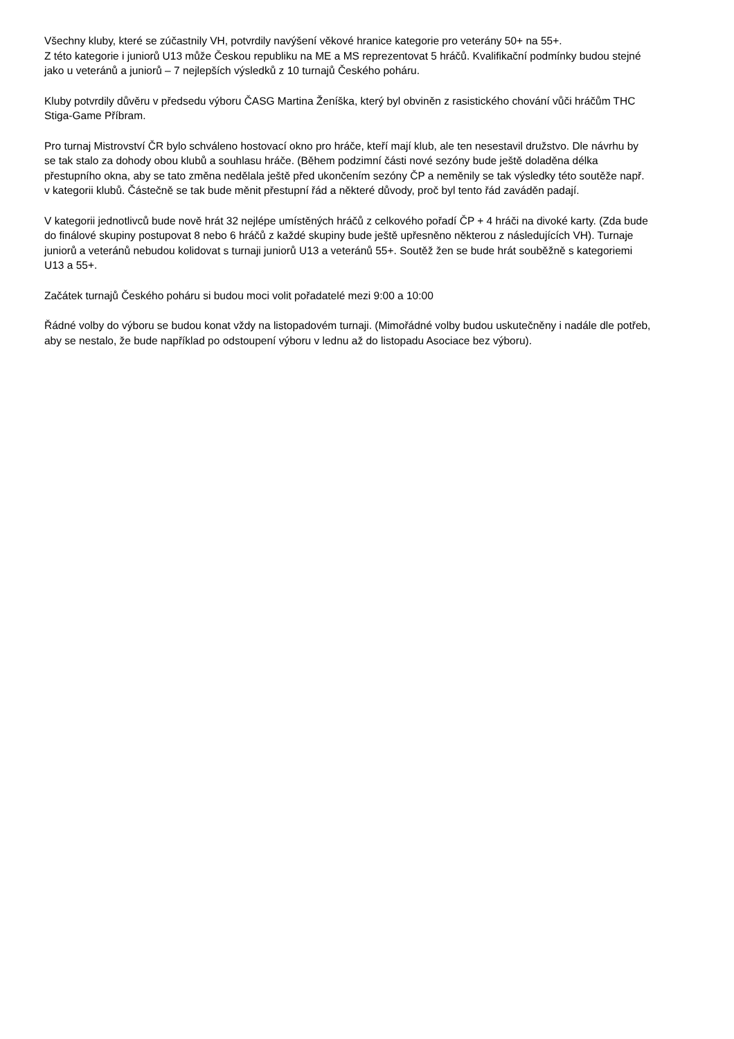Všechny kluby, které se zúčastnily VH, potvrdily navýšení věkové hranice kategorie pro veterány 50+ na 55+.
Z této kategorie i juniorů U13 může Českou republiku na ME a MS reprezentovat 5 hráčů. Kvalifikační podmínky budou stejné jako u veteránů a juniorů – 7 nejlepších výsledků z 10 turnajů Českého poháru.
Kluby potvrdily důvěru v předsedu výboru ČASG Martina Ženíška, který byl obviněn z rasistického chování vůči hráčům THC Stiga-Game Příbram.
Pro turnaj Mistrovství ČR bylo schváleno hostovací okno pro hráče, kteří mají klub, ale ten nesestavil družstvo. Dle návrhu by se tak stalo za dohody obou klubů a souhlasu hráče. (Během podzimní části nové sezóny bude ještě doladěna délka přestupního okna, aby se tato změna nedělala ještě před ukončením sezóny ČP a neměnily se tak výsledky této soutěže např. v kategorii klubů. Částečně se tak bude měnit přestupní řád a některé důvody, proč byl tento řád zaváděn padají.
V kategorii jednotlivců bude nově hrát 32 nejlépe umístěných hráčů z celkového pořadí ČP + 4 hráči na divoké karty. (Zda bude do finálové skupiny postupovat 8 nebo 6 hráčů z každé skupiny bude ještě upřesněno některou z následujících VH). Turnaje juniorů a veteránů nebudou kolidovat s turnaji juniorů U13 a veteránů 55+. Soutěž žen se bude hrát souběžně s kategoriemi U13 a 55+.
Začátek turnajů Českého poháru si budou moci volit pořadatelé mezi 9:00 a 10:00
Řádné volby do výboru se budou konat vždy na listopadovém turnaji. (Mimořádné volby budou uskutečněny i nadále dle potřeb, aby se nestalo, že bude například po odstoupení výboru v lednu až do listopadu Asociace bez výboru).